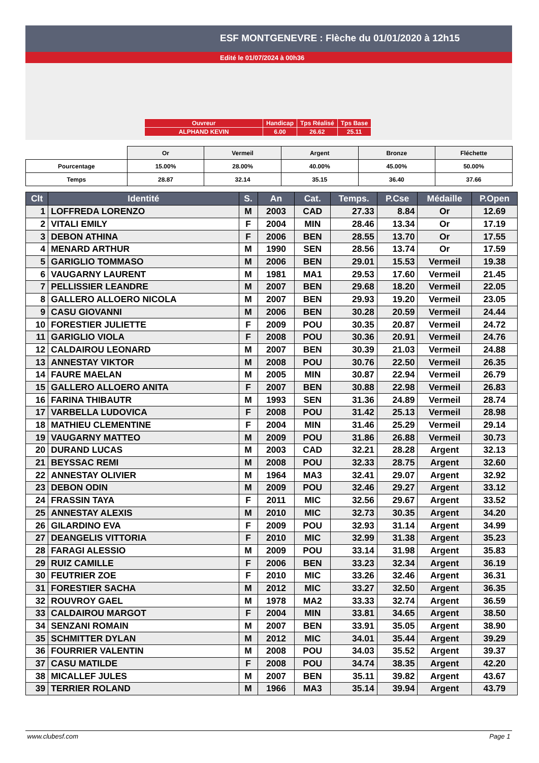ESF MONTGENEVRE : Flèche du 01/01/2020 à 12h15
Edité le 01/07/2024 à 00h36
| Ouvreur | Handicap | Tps Réalisé | Tps Base |
| ALPHAND KEVIN | 6.00 | 26.62 | 25.11 |
| | Or | Vermeil | Argent | Bronze | Fléchette |
| Pourcentage | 15.00% | 28.00% | 40.00% | 45.00% | 50.00% |
| Temps | 28.87 | 32.14 | 35.15 | 36.40 | 37.66 |
| Clt | Identité | S. | An | Cat. | Temps. | P.Cse | Médaille | P.Open |
| --- | --- | --- | --- | --- | --- | --- | --- | --- |
| 1 | LOFFREDA LORENZO | M | 2003 | CAD | 27.33 | 8.84 | Or | 12.69 |
| 2 | VITALI EMILY | F | 2004 | MIN | 28.46 | 13.34 | Or | 17.19 |
| 3 | DEBON ATHINA | F | 2006 | BEN | 28.55 | 13.70 | Or | 17.55 |
| 4 | MENARD ARTHUR | M | 1990 | SEN | 28.56 | 13.74 | Or | 17.59 |
| 5 | GARIGLIO TOMMASO | M | 2006 | BEN | 29.01 | 15.53 | Vermeil | 19.38 |
| 6 | VAUGARNY LAURENT | M | 1981 | MA1 | 29.53 | 17.60 | Vermeil | 21.45 |
| 7 | PELLISSIER LEANDRE | M | 2007 | BEN | 29.68 | 18.20 | Vermeil | 22.05 |
| 8 | GALLERO ALLOERO NICOLA | M | 2007 | BEN | 29.93 | 19.20 | Vermeil | 23.05 |
| 9 | CASU GIOVANNI | M | 2006 | BEN | 30.28 | 20.59 | Vermeil | 24.44 |
| 10 | FORESTIER JULIETTE | F | 2009 | POU | 30.35 | 20.87 | Vermeil | 24.72 |
| 11 | GARIGLIO VIOLA | F | 2008 | POU | 30.36 | 20.91 | Vermeil | 24.76 |
| 12 | CALDAIROU LEONARD | M | 2007 | BEN | 30.39 | 21.03 | Vermeil | 24.88 |
| 13 | ANNESTAY VIKTOR | M | 2008 | POU | 30.76 | 22.50 | Vermeil | 26.35 |
| 14 | FAURE MAELAN | M | 2005 | MIN | 30.87 | 22.94 | Vermeil | 26.79 |
| 15 | GALLERO ALLOERO ANITA | F | 2007 | BEN | 30.88 | 22.98 | Vermeil | 26.83 |
| 16 | FARINA THIBAUTR | M | 1993 | SEN | 31.36 | 24.89 | Vermeil | 28.74 |
| 17 | VARBELLA LUDOVICA | F | 2008 | POU | 31.42 | 25.13 | Vermeil | 28.98 |
| 18 | MATHIEU CLEMENTINE | F | 2004 | MIN | 31.46 | 25.29 | Vermeil | 29.14 |
| 19 | VAUGARNY MATTEO | M | 2009 | POU | 31.86 | 26.88 | Vermeil | 30.73 |
| 20 | DURAND LUCAS | M | 2003 | CAD | 32.21 | 28.28 | Argent | 32.13 |
| 21 | BEYSSAC REMI | M | 2008 | POU | 32.33 | 28.75 | Argent | 32.60 |
| 22 | ANNESTAY OLIVIER | M | 1964 | MA3 | 32.41 | 29.07 | Argent | 32.92 |
| 23 | DEBON ODIN | M | 2009 | POU | 32.46 | 29.27 | Argent | 33.12 |
| 24 | FRASSIN TAYA | F | 2011 | MIC | 32.56 | 29.67 | Argent | 33.52 |
| 25 | ANNESTAY ALEXIS | M | 2010 | MIC | 32.73 | 30.35 | Argent | 34.20 |
| 26 | GILARDINO EVA | F | 2009 | POU | 32.93 | 31.14 | Argent | 34.99 |
| 27 | DEANGELIS VITTORIA | F | 2010 | MIC | 32.99 | 31.38 | Argent | 35.23 |
| 28 | FARAGI ALESSIO | M | 2009 | POU | 33.14 | 31.98 | Argent | 35.83 |
| 29 | RUIZ CAMILLE | F | 2006 | BEN | 33.23 | 32.34 | Argent | 36.19 |
| 30 | FEUTRIER ZOE | F | 2010 | MIC | 33.26 | 32.46 | Argent | 36.31 |
| 31 | FORESTIER SACHA | M | 2012 | MIC | 33.27 | 32.50 | Argent | 36.35 |
| 32 | ROUVROY GAEL | M | 1978 | MA2 | 33.33 | 32.74 | Argent | 36.59 |
| 33 | CALDAIROU MARGOT | F | 2004 | MIN | 33.81 | 34.65 | Argent | 38.50 |
| 34 | SENZANI ROMAIN | M | 2007 | BEN | 33.91 | 35.05 | Argent | 38.90 |
| 35 | SCHMITTER DYLAN | M | 2012 | MIC | 34.01 | 35.44 | Argent | 39.29 |
| 36 | FOURRIER VALENTIN | M | 2008 | POU | 34.03 | 35.52 | Argent | 39.37 |
| 37 | CASU MATILDE | F | 2008 | POU | 34.74 | 38.35 | Argent | 42.20 |
| 38 | MICALLEF JULES | M | 2007 | BEN | 35.11 | 39.82 | Argent | 43.67 |
| 39 | TERRIER ROLAND | M | 1966 | MA3 | 35.14 | 39.94 | Argent | 43.79 |
www.clubesf.com Page 1